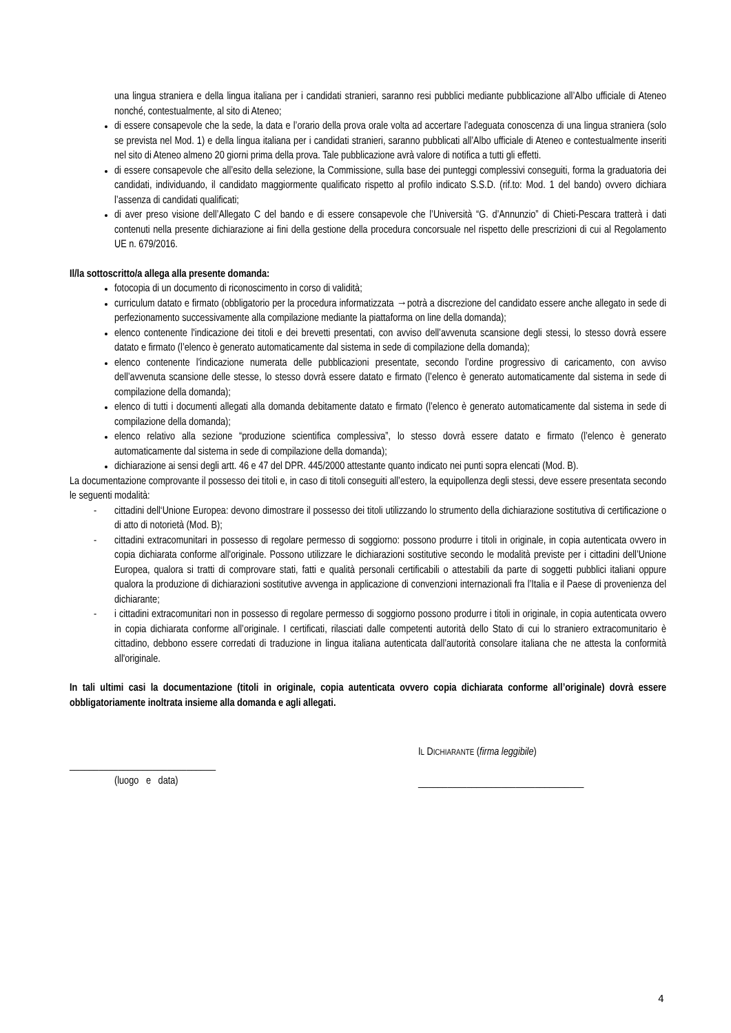una lingua straniera e della lingua italiana per i candidati stranieri, saranno resi pubblici mediante pubblicazione all’Albo ufficiale di Ateneo nonché, contestualmente, al sito di Ateneo;
di essere consapevole che la sede, la data e l’orario della prova orale volta ad accertare l’adeguata conoscenza di una lingua straniera (solo se prevista nel Mod. 1) e della lingua italiana per i candidati stranieri, saranno pubblicati all’Albo ufficiale di Ateneo e contestualmente inseriti nel sito di Ateneo almeno 20 giorni prima della prova. Tale pubblicazione avrà valore di notifica a tutti gli effetti.
di essere consapevole che all’esito della selezione, la Commissione, sulla base dei punteggi complessivi conseguiti, forma la graduatoria dei candidati, individuando, il candidato maggiormente qualificato rispetto al profilo indicato S.S.D. (rif.to: Mod. 1 del bando) ovvero dichiara l’assenza di candidati qualificati;
di aver preso visione dell’Allegato C del bando e di essere consapevole che l’Università “G. d’Annunzio” di Chieti-Pescara tratterà i dati contenuti nella presente dichiarazione ai fini della gestione della procedura concorsuale nel rispetto delle prescrizioni di cui al Regolamento UE n. 679/2016.
Il/la sottoscritto/a allega alla presente domanda:
fotocopia di un documento di riconoscimento in corso di validità;
curriculum datato e firmato (obbligatorio per la procedura informatizzata →potrà a discrezione del candidato essere anche allegato in sede di perfezionamento successivamente alla compilazione mediante la piattaforma on line della domanda);
elenco contenente l'indicazione dei titoli e dei brevetti presentati, con avviso dell’avvenuta scansione degli stessi, lo stesso dovrà essere datato e firmato (l’elenco è generato automaticamente dal sistema in sede di compilazione della domanda);
elenco contenente l'indicazione numerata delle pubblicazioni presentate, secondo l’ordine progressivo di caricamento, con avviso dell’avvenuta scansione delle stesse, lo stesso dovrà essere datato e firmato (l’elenco è generato automaticamente dal sistema in sede di compilazione della domanda);
elenco di tutti i documenti allegati alla domanda debitamente datato e firmato (l’elenco è generato automaticamente dal sistema in sede di compilazione della domanda);
elenco relativo alla sezione “produzione scientifica complessiva”, lo stesso dovrà essere datato e firmato (l’elenco è generato automaticamente dal sistema in sede di compilazione della domanda);
dichiarazione ai sensi degli artt. 46 e 47 del DPR. 445/2000 attestante quanto indicato nei punti sopra elencati (Mod. B).
La documentazione comprovante il possesso dei titoli e, in caso di titoli conseguiti all’estero, la equipollenza degli stessi, deve essere presentata secondo le seguenti modalità:
- cittadini dell‘Unione Europea: devono dimostrare il possesso dei titoli utilizzando lo strumento della dichiarazione sostitutiva di certificazione o di atto di notorietà (Mod. B);
- cittadini extracomunitari in possesso di regolare permesso di soggiorno: possono produrre i titoli in originale, in copia autenticata ovvero in copia dichiarata conforme all'originale. Possono utilizzare le dichiarazioni sostitutive secondo le modalità previste per i cittadini dell’Unione Europea, qualora si tratti di comprovare stati, fatti e qualità personali certificabili o attestabili da parte di soggetti pubblici italiani oppure qualora la produzione di dichiarazioni sostitutive avvenga in applicazione di convenzioni internazionali fra l’Italia e il Paese di provenienza del dichiarante;
- i cittadini extracomunitari non in possesso di regolare permesso di soggiorno possono produrre i titoli in originale, in copia autenticata ovvero in copia dichiarata conforme all’originale. I certificati, rilasciati dalle competenti autorità dello Stato di cui lo straniero extracomunitario è cittadino, debbono essere corredati di traduzione in lingua italiana autenticata dall’autorità consolare italiana che ne attesta la conformità all'originale.
In tali ultimi casi la documentazione (titoli in originale, copia autenticata ovvero copia dichiarata conforme all’originale) dovrà essere obbligatoriamente inoltrata insieme alla domanda e agli allegati.
______________________________
(luogo e data)
IL DICHIARANTE (firma leggibile)
__________________________________
4